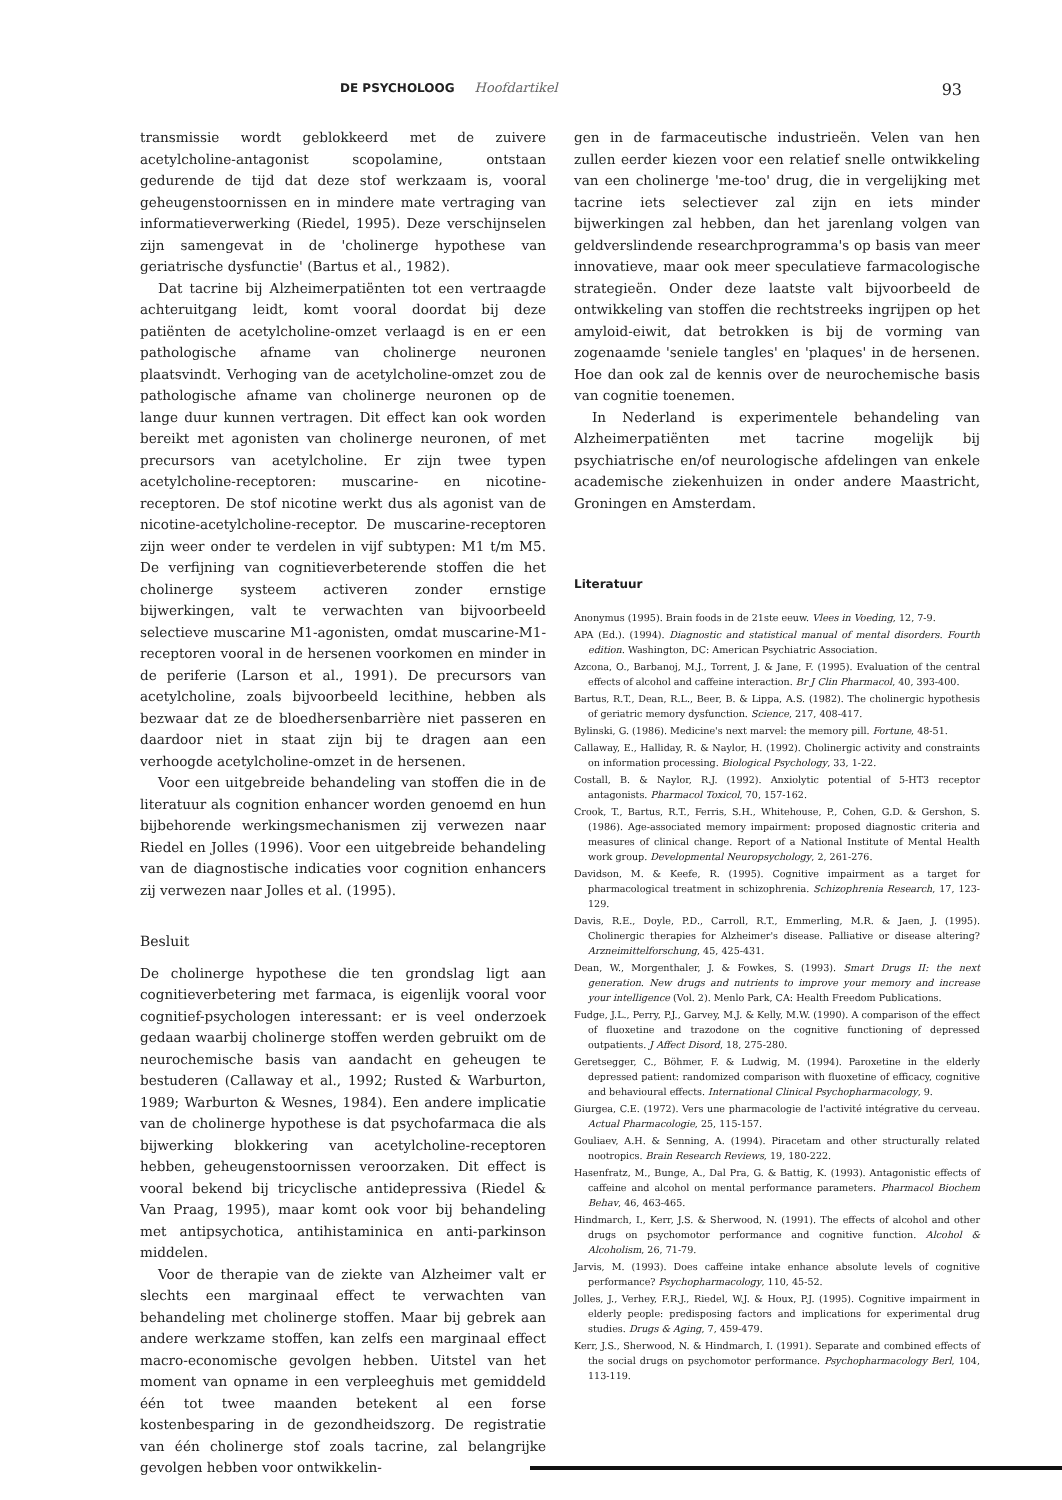DE PSYCHOLOOG Hoofdartikel
93
transmissie wordt geblokkeerd met de zuivere acetylcholine-antagonist scopolamine, ontstaan gedurende de tijd dat deze stof werkzaam is, vooral geheugenstoornissen en in mindere mate vertraging van informatieverwerking (Riedel, 1995). Deze verschijnselen zijn samengevat in de 'cholinerge hypothese van geriatrische dysfunctie' (Bartus et al., 1982).
Dat tacrine bij Alzheimerpatiënten tot een vertraagde achteruitgang leidt, komt vooral doordat bij deze patiënten de acetylcholine-omzet verlaagd is en er een pathologische afname van cholinerge neuronen plaatsvindt. Verhoging van de acetylcholine-omzet zou de pathologische afname van cholinerge neuronen op de lange duur kunnen vertragen. Dit effect kan ook worden bereikt met agonisten van cholinerge neuronen, of met precursors van acetylcholine. Er zijn twee typen acetylcholine-receptoren: muscarine- en nicotine-receptoren. De stof nicotine werkt dus als agonist van de nicotine-acetylcholine-receptor. De muscarine-receptoren zijn weer onder te verdelen in vijf subtypen: M1 t/m M5. De verfijning van cognitieverbeterende stoffen die het cholinerge systeem activeren zonder ernstige bijwerkingen, valt te verwachten van bijvoorbeeld selectieve muscarine M1-agonisten, omdat muscarine-M1-receptoren vooral in de hersenen voorkomen en minder in de periferie (Larson et al., 1991). De precursors van acetylcholine, zoals bijvoorbeeld lecithine, hebben als bezwaar dat ze de bloedhersenbarrière niet passeren en daardoor niet in staat zijn bij te dragen aan een verhoogde acetylcholine-omzet in de hersenen.
Voor een uitgebreide behandeling van stoffen die in de literatuur als cognition enhancer worden genoemd en hun bijbehorende werkingsmechanismen zij verwezen naar Riedel en Jolles (1996). Voor een uitgebreide behandeling van de diagnostische indicaties voor cognition enhancers zij verwezen naar Jolles et al. (1995).
Besluit
De cholinerge hypothese die ten grondslag ligt aan cognitieverbetering met farmaca, is eigenlijk vooral voor cognitief-psychologen interessant: er is veel onderzoek gedaan waarbij cholinerge stoffen werden gebruikt om de neurochemische basis van aandacht en geheugen te bestuderen (Callaway et al., 1992; Rusted & Warburton, 1989; Warburton & Wesnes, 1984). Een andere implicatie van de cholinerge hypothese is dat psychofarmaca die als bijwerking blokkering van acetylcholine-receptoren hebben, geheugenstoornissen veroorzaken. Dit effect is vooral bekend bij tricyclische antidepressiva (Riedel & Van Praag, 1995), maar komt ook voor bij behandeling met antipsychotica, antihistaminica en anti-parkinson middelen.
Voor de therapie van de ziekte van Alzheimer valt er slechts een marginaal effect te verwachten van behandeling met cholinerge stoffen. Maar bij gebrek aan andere werkzame stoffen, kan zelfs een marginaal effect macro-economische gevolgen hebben. Uitstel van het moment van opname in een verpleeghuis met gemiddeld één tot twee maanden betekent al een forse kostenbesparing in de gezondheidszorg. De registratie van één cholinerge stof zoals tacrine, zal belangrijke gevolgen hebben voor ontwikkelin-
gen in de farmaceutische industrieën. Velen van hen zullen eerder kiezen voor een relatief snelle ontwikkeling van een cholinerge 'me-too' drug, die in vergelijking met tacrine iets selectiever zal zijn en iets minder bijwerkingen zal hebben, dan het jarenlang volgen van geldverslindende researchprogramma's op basis van meer innovatieve, maar ook meer speculatieve farmacologische strategieën. Onder deze laatste valt bijvoorbeeld de ontwikkeling van stoffen die rechtstreeks ingrijpen op het amyloid-eiwit, dat betrokken is bij de vorming van zogenaamde 'seniele tangles' en 'plaques' in de hersenen. Hoe dan ook zal de kennis over de neurochemische basis van cognitie toenemen.
In Nederland is experimentele behandeling van Alzheimerpatiënten met tacrine mogelijk bij psychiatrische en/of neurologische afdelingen van enkele academische ziekenhuizen in onder andere Maastricht, Groningen en Amsterdam.
Literatuur
Anonymus (1995). Brain foods in de 21ste eeuw. Vlees in Voeding, 12, 7-9.
APA (Ed.). (1994). Diagnostic and statistical manual of mental disorders. Fourth edition. Washington, DC: American Psychiatric Association.
Azcona, O., Barbanoj, M.J., Torrent, J. & Jane, F. (1995). Evaluation of the central effects of alcohol and caffeine interaction. Br J Clin Pharmacol, 40, 393-400.
Bartus, R.T., Dean, R.L., Beer, B. & Lippa, A.S. (1982). The cholinergic hypothesis of geriatric memory dysfunction. Science, 217, 408-417.
Bylinski, G. (1986). Medicine's next marvel: the memory pill. Fortune, 48-51.
Callaway, E., Halliday, R. & Naylor, H. (1992). Cholinergic activity and constraints on information processing. Biological Psychology, 33, 1-22.
Costall, B. & Naylor, R.J. (1992). Anxiolytic potential of 5-HT3 receptor antagonists. Pharmacol Toxicol, 70, 157-162.
Crook, T., Bartus, R.T., Ferris, S.H., Whitehouse, P., Cohen, G.D. & Gershon, S. (1986). Age-associated memory impairment: proposed diagnostic criteria and measures of clinical change. Report of a National Institute of Mental Health work group. Developmental Neuropsychology, 2, 261-276.
Davidson, M. & Keefe, R. (1995). Cognitive impairment as a target for pharmacological treatment in schizophrenia. Schizophrenia Research, 17, 123-129.
Davis, R.E., Doyle, P.D., Carroll, R.T., Emmerling, M.R. & Jaen, J. (1995). Cholinergic therapies for Alzheimer's disease. Palliative or disease altering? Arzneimittelforschung, 45, 425-431.
Dean, W., Morgenthaler, J. & Fowkes, S. (1993). Smart Drugs II: the next generation. New drugs and nutrients to improve your memory and increase your intelligence (Vol. 2). Menlo Park, CA: Health Freedom Publications.
Fudge, J.L., Perry, P.J., Garvey, M.J. & Kelly, M.W. (1990). A comparison of the effect of fluoxetine and trazodone on the cognitive functioning of depressed outpatients. J Affect Disord, 18, 275-280.
Geretsegger, C., Böhmer, F. & Ludwig, M. (1994). Paroxetine in the elderly depressed patient: randomized comparison with fluoxetine of efficacy, cognitive and behavioural effects. International Clinical Psychopharmacology, 9.
Giurgea, C.E. (1972). Vers une pharmacologie de l'activité intégrative du cerveau. Actual Pharmacologie, 25, 115-157.
Gouliaev, A.H. & Senning, A. (1994). Piracetam and other structurally related nootropics. Brain Research Reviews, 19, 180-222.
Hasenfratz, M., Bunge, A., Dal Pra, G. & Battig, K. (1993). Antagonistic effects of caffeine and alcohol on mental performance parameters. Pharmacol Biochem Behav, 46, 463-465.
Hindmarch, I., Kerr, J.S. & Sherwood, N. (1991). The effects of alcohol and other drugs on psychomotor performance and cognitive function. Alcohol & Alcoholism, 26, 71-79.
Jarvis, M. (1993). Does caffeine intake enhance absolute levels of cognitive performance? Psychopharmacology, 110, 45-52.
Jolles, J., Verhey, F.R.J., Riedel, W.J. & Houx, P.J. (1995). Cognitive impairment in elderly people: predisposing factors and implications for experimental drug studies. Drugs & Aging, 7, 459-479.
Kerr, J.S., Sherwood, N. & Hindmarch, I. (1991). Separate and combined effects of the social drugs on psychomotor performance. Psychopharmacology Berl, 104, 113-119.